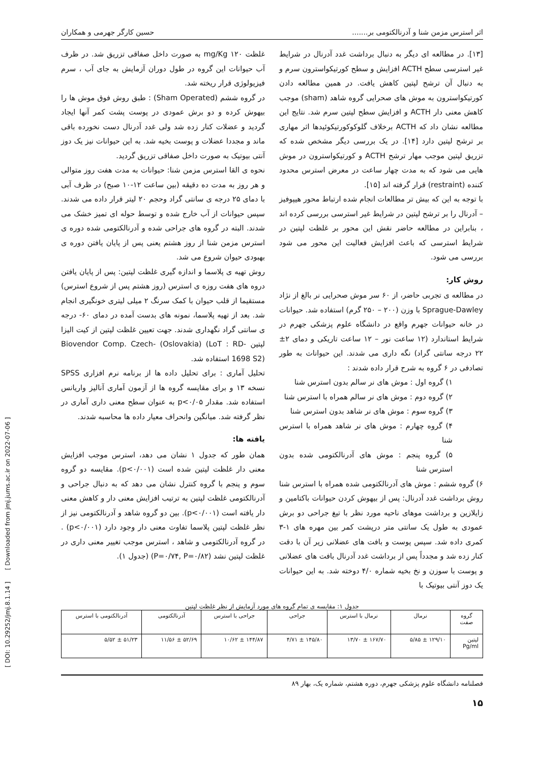اثر استرس مزمن شنا و آدرنالکتومی بر....... حسین کارگر جهرمی و همکاران
[۱۳]. در مطالعه ای دیگر به دنبال برداشت غدد آدرنال در شرایط غیر استرسی سطح ACTH افزایش و سطح کورتیکواسترون سرم و به دنبال آن ترشح لپتین کاهش یافت. در همین مطالعه دادن کورتیکواسترون به موش های صحرایی گروه شاهد (sham) موجب کاهش معنی دار ACTH و افزایش سطح لپتین سرم شد. نتایج این مطالعه نشان داد که ACTH برخلاف گلوکوکورتیکوئیدها اثر مهاری بر ترشح لپتین دارد [۱۴]. در یک بررسی دیگر مشخص شده که تزریق لپتین موجب مهار ترشح ACTH و کورتیکواسترون در موش هایی می شود که به مدت چهار ساعت در معرض استرس محدود کننده (restraint) قرار گرفته اند [۱۵].
با توجه به این که بیش تر مطالعات انجام شده ارتباط محور هیپوفیز – آدرنال را بر ترشح لپتین در شرایط غیر استرسی بررسی کرده اند ، بنابراین در مطالعه حاضر نقش این محور بر غلظت لپتین در شرایط استرسی که باعث افزایش فعالیت این محور می شود بررسی می شود.
روش کار:
در مطالعه ی تجربی حاضر، از ۶۰ سر موش صحرایی نر بالغ از نژاد Sprague-Dawley با وزن (۲۰۰ – ۲۵۰ گرم) استفاده شد. حیوانات در خانه حیوانات جهرم واقع در دانشگاه علوم پزشکی جهرم در شرایط استاندارد (۱۲ ساعت نور – ۱۲ ساعت تاریکی و دمای ۲± ۲۲ درجه سانتی گراد) نگه داری می شدند. این حیوانات به طور تصادفی در ۶ گروه به شرح قرار داده شدند :
۱) گروه اول : موش های نر سالم بدون استرس شنا
۲) گروه دوم : موش های نر سالم همراه با استرس شنا
۳) گروه سوم : موش های نر شاهد بدون استرس شنا
۴) گروه چهارم : موش های نر شاهد همراه با استرس شنا
۵) گروه پنجم : موش های آدرنالکتومی شده بدون استرس شنا
۶) گروه ششم : موش های آدرنالکتومی شده همراه با استرس شنا روش برداشت غدد آدرنال: پس از بیهوش کردن حیوانات باکتامین و زایلازین و برداشت موهای ناحیه مورد نظر با تیغ جراحی دو برش عمودی به طول یک سانتی متر درپشت کمر بین مهره های ۱-۳ کمری داده شد. سپس پوست و بافت های عضلانی زیر آن با دقت کنار زده شد و مجدداً پس از برداشت غدد آدرنال بافت های عضلانی و پوست با سوزن و نخ بخیه شماره ۴/۰ دوخته شد. به این حیوانات یک دوز آنتی بیوتیک با
غلظت ۱۲۰ mg/Kg به صورت داخل صفاقی تزریق شد. در ظرف آب حیوانات این گروه در طول دوران آزمایش به جای آب ، سرم فیزیولوژی قرار ریخته شد.
در گروه ششم (Sham Operated) : طبق روش فوق موش ها را بیهوش کرده و دو برش عمودی در پوست پشت کمر آنها ایجاد گردید و عضلات کنار زده شد ولی غدد آدرنال دست نخورده باقی ماند و مجددا عضلات و پوست بخیه شد. به این حیوانات نیز یک دوز آنتی بیوتیک به صورت داخل صفاقی تزریق گردید.
نحوه ی القا استرس مزمن شنا: حیوانات به مدت هفت روز متوالی و هر روز به مدت ده دقیقه (بین ساعت ۱۲-۱۰ صبح) در ظرف آبی با دمای ۲۵ درجه ی سانتی گراد وحجم ۲۰ لیتر قرار داده می شدند. سپس حیوانات از آب خارج شده و توسط حوله ای تمیز خشک می شدند. البته در گروه های جراحی شده و آدرنالکتومی شده دوره ی استرس مزمن شنا از روز هشتم یعنی پس از پایان یافتن دوره ی بهبودی حیوان شروع می شد.
روش تهیه ی پلاسما و اندازه گیری غلظت لپتین: پس از پایان یافتن دروه های هفت روزه ی استرس (روز هشتم پس از شروع استرس) مستقیما از قلب حیوان با کمک سرنگ ۲ میلی لیتری خونگیری انجام شد. بعد از تهیه پلاسما، نمونه های بدست آمده در دمای ۶۰- درجه ی سانتی گراد نگهداری شدند. جهت تعیین غلظت لپتین از کیت الیزا لپتین Biovendor Comp. Czech- (Oslovakia) (LoT : RD-1698 S2) استفاده شد.
تحلیل آماری : برای تحلیل داده ها از برنامه نرم افزاری SPSS نسخه ۱۳ و برای مقایسه گروه ها از آزمون آماری آنالیز واریانس استفاده شد. مقدار p<۰/۰۵ به عنوان سطح معنی داری آماری در نظر گرفته شد. میانگین وانحراف معیار داده ها محاسبه شدند.
یافته ها:
همان طور که جدول ۱ نشان می دهد، استرس موجب افزایش معنی دار غلظت لپتین شده است (p<۰/۰۰۱). مقایسه دو گروه سوم و پنجم با گروه کنترل نشان می دهد که به دنبال جراحی و آدرنالکتومی غلظت لپتین به ترتیب افزایش معنی دار و کاهش معنی دار یافته است (p<۰/۰۰۱). بین دو گروه شاهد و آدرنالکتومی نیز از نظر غلظت لپتین پلاسما تفاوت معنی دار وجود دارد (p<۰/۰۰۱) . در گروه آدرنالکتومی و شاهد ، استرس موجب تغییر معنی داری در غلظت لپتین نشد (P=۰/۷۴, P=۰/۸۲) (جدول ۱).
جدول ۱: مقایسه ی تمام گروه های مورد آزمایش از نظر غلظت لپتین
| گروه صفت | نرمال | نرمال با استرس | جراحی | جراحی با استرس | آدرنالکتومی | آدرنالکتومی با استرس |
| --- | --- | --- | --- | --- | --- | --- |
| لپتین Pg/ml | ۱۲۹/۱۰ ± ۵/۸۵ | ۱۶۷/۷۰ ± ۱۳/۷۰ | ۱۴۵/۸۰ ± ۴/۷۱ | ۱۴۴/۸۷ ± ۱۰/۶۲ | ۵۲/۶۹ ± ۱۱/۵۶ | ۵۱/۲۳ ± ۵/۵۲ |
فصلنامه دانشگاه علوم پزشکی جهرم، دوره هشتم، شماره یک، بهار ۸۹
۱۵
[ DOI: 10.29252/jmj.8.1.14 ] [ Downloaded from jmj.jums.ac.ir on 2022-07-06 ]